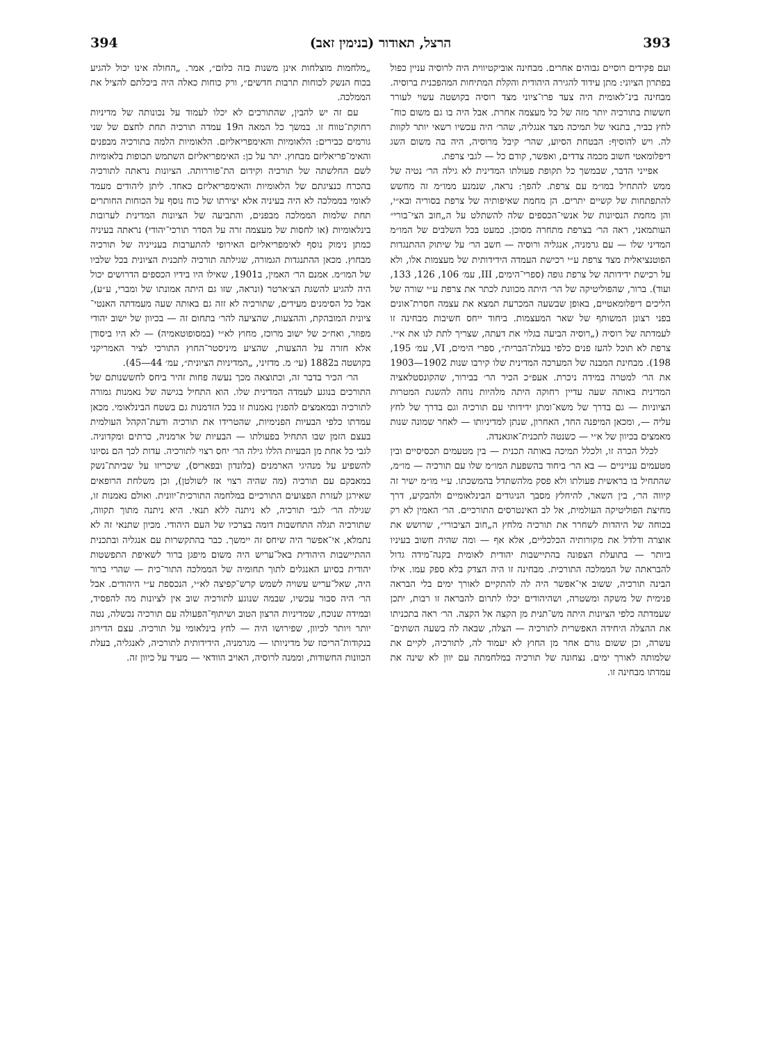393 הרצל, תאודור (בנימין זאב) 394
ועם פקידים רוסיים גבוהים אחרים. מבחינה אוביקטיווית היה לרוסיה עניין כפול בפתרון הציוני: מתן עידוד להגירה היהודית והקלת המתיחות המהפכנית ברוסיה. מבחינה בינ־לאומית היה צעד פרו־ציוני מצד רוסיה בקושטה עשוי לעורר חששות בתורכיה יותר מזה של כל מעצמה אחרת. אבל היה בו גם משום כוח־לחץ כביר, בתנאי של תמיכה מצד אנגליה, שהר׳ היה עכשיו רשאי יותר לקוות לה. ויש להוסיף: הבטחת הסיוע, שהר׳ קיבל מרוסיה, היה בה משום השג דיפלומאטי חשוב מכמה צדדים, ואפשר, קודם כל — לגבי צרפת.
אפייני הדבר, שבמשך כל תקופת פעולתו המדינית לא גילה הר׳ נטיה של ממש להתחיל במו״מ עם צרפת. להפך: נראה, שנמנע ממו״מ זה מחשש להתפתחות של קשיים יתרים. הן מחמת שאיפותיה של צרפת בסוריה ובא״י, והן מחמת הנסיונות של אנשי־הכספים שלה להשתלט על ה„חוב הצי־בורי״ העותמאני, ראה הר׳ בצרפת מתחרה מסוכן. כמעט בכל השלבים של המו״מ המדיני שלו — עם גרמניה, אנגליה ורוסיה — חשב הר׳ על שיתוק ההתנגדות הפוטנציאלית מצד צרפת ע״י רכישת העמדה הידידותית של מעצמות אלו, ולא על רכישת ידידותה של צרפת גופה (ספרי־הימים, III, עמ׳ 106, 126, 133, ועוד). ברור, שהפוליטיקה של הר׳ היתה מכוונת לכתר את צרפת ע״י שורה של הליכים דיפלומאטיים, באופן שבשעה המכרעת תמצא את עצמה חסרת־אונים בפני רצונן המשותף של שאר המעצמות. ביחוד ייחס חשיבות מבחינה זו לעמדתה של רוסיה („רוסיה הביעה בגלוי את דעתה, שצריך לתת לנו את א״י. צרפת לא תוכל להעז פנים כלפי בעלת־הברית״, ספרי הימים, VI, עמ׳ 195, 198). מבחינת המבנה של המערכה המדינית שלו קירבו שנות 1902—1903 את הר׳ למטרה במידה ניכרת. אעפ״כ הכיר הר׳ בבירור, שהקונסטלאציה המדינית באותה שעה עדיין רחוקה היתה מלהיות נוחה להשגת המטרות הציוניות — גם בדרך של משא־ומתן ידידותי עם תורכיה וגם בדרך של לחץ עליה —, ומכאן המיפנה החד, האחרון, שנתן למדיניותו — לאחר שמונה שנות מאמצים בכיוון של א״י — כשנטה לתכנית־אוגאנדה.
לכלל הכרה זו, ולכלל תמיכה באותה תכנית — בין מטעמים תכסיסיים ובין מטעמים ענייניים — בא הר׳ ביחוד בהשפעת המו״מ שלו עם תורכיה — מו״מ, שהתחיל בו בראשית פעולתו ולא פסק מלהשתדל בהמשכתו. ע״י מו״מ ישיר זה קיווה הר׳, בין השאר, להיחלץ מסבך הניגודים הבינלאומיים ולהבקיע, דרך מחיצת הפוליטיקה העולמית, אל לב האינטרסים התורכיים. הר׳ האמין לא רק בכוחה של היהדות לשחרר את תורכיה מלחץ ה„חוב הציבורי״, שרושש את אוצרה ודלדל את מקורותיה הכלכליים, אלא אף — ומה שהיה חשוב בעיניו ביותר — בתועלת הצפונה בהתיישבות יהודית לאומית בקנה־מידה גדול להבראתה של הממלכה התורכית. מבחינה זו היה הצדק בלא ספק עמו. אילו הבינה תורכיה, ששוב אי־אפשר היה לה להתקיים לאורך ימים בלי הבראה פנימית של משקה ומשטרה, ושהיהודים יכלו לתרום להבראה זו רבות, יתכן שעמדתה כלפי הציונות היתה מש־תנית מן הקצה אל הקצה. הר׳ ראה בתכניתו את ההצלה היחידה האפשרית לתורכיה — הצלה, שבאה לה בשעה השתים־עשרה, וכן ששום גורם אחר מן החוץ לא יעמוד לה, לתורכיה, לקיים את שלמותה לאורך ימים. נצחונה של תורכיה במלחמתה עם יוון לא שינה את עמדתו מבחינה זו.
„מלחמות מוצלחות אינן משנות בזה כלום״, אמר. „החולה אינו יכול להגיע בכוח הנשק לכוחות תרבות חדשים״, ורק כוחות כאלה היה ביכלתם להציל את הממלכה.
עם זה יש להבין, שהתורכים לא יכלו לעמוד על נכונותה של מדיניות רחוקת־טווח זו. במשך כל המאה ה19 עמדה תורכיה תחת לחצם של שני גורמים כבירים: הלאומיות והאימפריאליזם. הלאומיות הלמה בתורכיה מבפנים והאימ־פריאליזם מבחוץ. יתר על כן: האימפריאליזם השתמש תכופות בלאומיות לשם החלשתה של תורכיה וקידום הת־פוררותה. הציונות נראתה לתורכיה בהכרח כנציגתם של הלאומיות והאימפריאליזם כאחד. ליתן ליהודים מעמד לאומי בממלכה לא היה בעיניה אלא יצירתו של כוח נוסף על הכוחות החותרים תחת שלמות הממלכה מבפנים, והתביעה של הציונות המדינית לערובות בינלאומיות (או לחסות של מעצמה זרה על הסדר תורכי־יהודי) נראתה בעיניה כמתן נימוק נוסף לאימפריאליזם האירופי להתערבות בענייניה של תורכיה מבחוץ. מכאן ההתנגדות הגמורה, שגילתה תורכיה לתכנית הציונית בכל שלביו של המו״מ. אמנם הר׳ האמין, ב1901, שאילו היו בידיו הכספים הדרושים יכול היה להגיע להשגת הצ׳ארטר (ונראה, שזו גם היתה אמונתו של ומברי, ע״ע), אבל כל הסימנים מעידים, שתורכיה לא זזה גם באותה שעה מעמדתה האנטי־ציונית המובהקת, וההצעות, שהציעה להר׳ בתחום זה — בכיוון של ישוב יהודי מפוזר, ואח״כ של ישוב מרוכז, מחוץ לא״י (במסופוטאמיה) — לא היו ביסודן אלא חזרה על ההצעות, שהציע מיניסטר־החוץ התורכי לציר האמריקני בקושטה ב1882 (עי׳ מ. מדזיני, „המדיניות הציונית״, עמ׳ 44—45).
הר׳ הכיר בדבר זה, וכתוצאה מכך נעשה פחות זהיר ביחס לחששנותם של התורכים בנוגע לעמדה המדינית שלו. הוא התחיל בגישה של נאמנות גמורה לתורכיה ובמאמצים להפגין נאמנות זו בכל הזדמנות גם בשטח הבינלאומי. מכאן עמדתו כלפי הבעיות הפנימיות, שהטרידו את תורכיה ודעת־הקהל העולמית בעצם הזמן שבו התחיל בפעולתו — הבעיות של ארמניה, כרתים ומקדוניה. לגבי כל אחת מן הבעיות הללו גילה הר׳ יחס רצוי לתורכיה. עדות לכך הם נסיונו להשפיע על מנהיגי הארמנים (בלונדון ובפאריס), שיכריזו על שביתת־נשק במאבקם עם תורכיה (מה שהיה רצוי אז לשולטן), וכן משלחת הרופאים שאירגן לעזרת הפצועים התורכיים במלחמה התורכית־יוונית. ואולם נאמנות זו, שגילה הר׳ לגבי תורכיה, לא ניתנה ללא תנאי. היא ניתנה מתוך תקווה, שתורכיה תגלה התחשבות דומה בצרכיו של העם היהודי. מכיון שתנאי זה לא נתמלא, אי־אפשר היה שיחס זה יימשך. כבר בהתקשרות עם אנגליה ובתכנית ההתיישבות היהודית באל־עריש היה משום מיפגן ברור לשאיפת התפשטות יהודית בסיוע האנגלים לתוך תחומיה של הממלכה התור־כית — שהרי ברור היה, שאל־עריש עשויה לשמש קרש־קפיצה לא״י, הנכספת ע״י היהודים. אבל הר׳ היה סבור עכשיו, שבמה שנוגע לתורכיה שוב אין לציונות מה להפסיד, ובמידה שנוכח, שמדיניות הרצון הטוב ושיתוף־הפעולה עם תורכיה נכשלה, נטה יותר ויותר לכיוון, שפירושו היה — לחץ בינלאומי על תורכיה. עצם הדירוג בנקודות־הריכוז של מדיניותו — מגרמניה, הידידותית לתורכיה, לאנגליה, בעלת הכוונות החשודות, וממנה לרוסיה, האויב הוודאי — מעיד על כיוון זה.